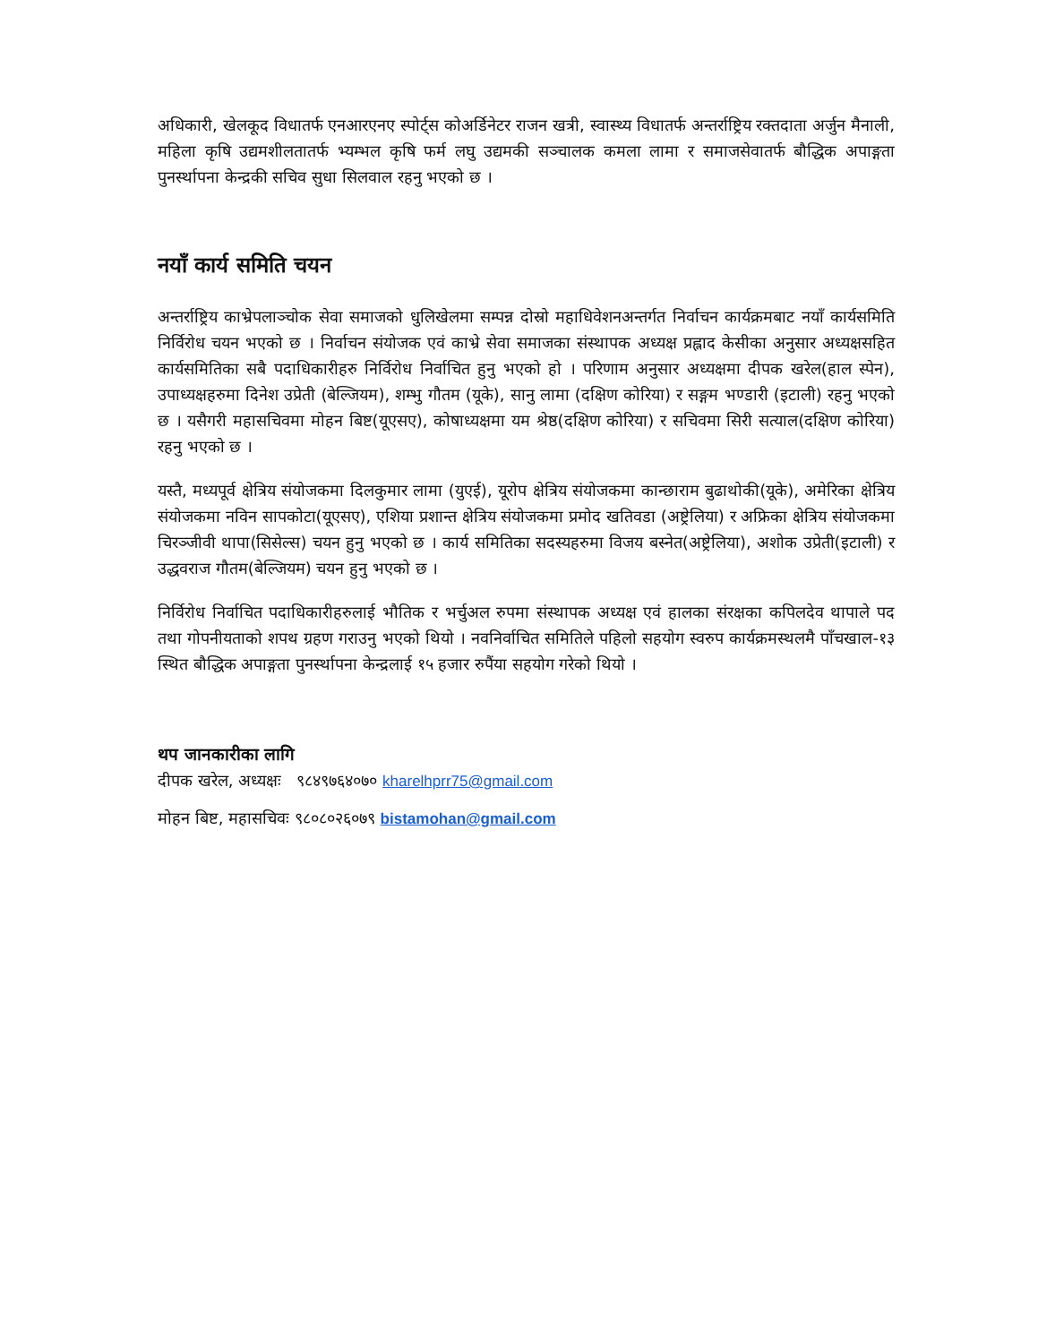अधिकारी, खेलकूद विधातर्फ एनआरएनए स्पोर्ट्स कोअर्डिनेटर राजन खत्री, स्वास्थ्य विधातर्फ अन्तर्राष्ट्रिय रक्तदाता अर्जुन मैनाली, महिला कृषि उद्यमशीलतातर्फ भ्यम्भल कृषि फर्म लघु उद्यमकी सञ्चालक कमला लामा र समाजसेवातर्फ बौद्धिक अपाङ्गता पुनर्स्थापना केन्द्रकी सचिव सुधा सिलवाल रहनु भएको छ ।
नयाँ कार्य समिति चयन
अन्तर्राष्ट्रिय काभ्रेपलाञ्चोक सेवा समाजको धुलिखेलमा सम्पन्न दोस्रो महाधिवेशनअन्तर्गत निर्वाचन कार्यक्रमबाट नयाँ कार्यसमिति निर्विरोध चयन भएको छ । निर्वाचन संयोजक एवं काभ्रे सेवा समाजका संस्थापक अध्यक्ष प्रह्लाद केसीका अनुसार अध्यक्षसहित कार्यसमितिका सबै पदाधिकारीहरु निर्विरोध निर्वाचित हुनु भएको हो । परिणाम अनुसार अध्यक्षमा दीपक खरेल(हाल स्पेन), उपाध्यक्षहरुमा दिनेश उप्रेती (बेल्जियम), शम्भु गौतम (यूके), सानु लामा (दक्षिण कोरिया) र सङ्गम भण्डारी (इटाली) रहनु भएको छ । यसैगरी महासचिवमा मोहन बिष्ट(यूएसए), कोषाध्यक्षमा यम श्रेष्ठ(दक्षिण कोरिया) र सचिवमा सिरी सत्याल(दक्षिण कोरिया) रहनु भएको छ ।
यस्तै, मध्यपूर्व क्षेत्रिय संयोजकमा दिलकुमार लामा (युएई), यूरोप क्षेत्रिय संयोजकमा कान्छाराम बुढाथोकी(यूके), अमेरिका क्षेत्रिय संयोजकमा नविन सापकोटा(यूएसए), एशिया प्रशान्त क्षेत्रिय संयोजकमा प्रमोद खतिवडा (अष्ट्रेलिया) र अफ्रिका क्षेत्रिय संयोजकमा चिरञ्जीवी थापा(सिसेल्स) चयन हुनु भएको छ । कार्य समितिका सदस्यहरुमा विजय बस्नेत(अष्ट्रेलिया), अशोक उप्रेती(इटाली) र उद्धवराज गौतम(बेल्जियम) चयन हुनु भएको छ ।
निर्विरोध निर्वाचित पदाधिकारीहरुलाई भौतिक र भर्चुअल रुपमा संस्थापक अध्यक्ष एवं हालका संरक्षका कपिलदेव थापाले पद तथा गोपनीयताको शपथ ग्रहण गराउनु भएको थियो । नवनिर्वाचित समितिले पहिलो सहयोग स्वरुप कार्यक्रमस्थलमै पाँचखाल-१३ स्थित बौद्धिक अपाङ्गता पुनर्स्थापना केन्द्रलाई १५ हजार रुपैंया सहयोग गरेको थियो ।
थप जानकारीका लागि
दीपक खरेल, अध्यक्षः ९८४९७६४०७० kharelhprr75@gmail.com
मोहन बिष्ट, महासचिवः ९८०८०२६०७९ bistamohan@gmail.com